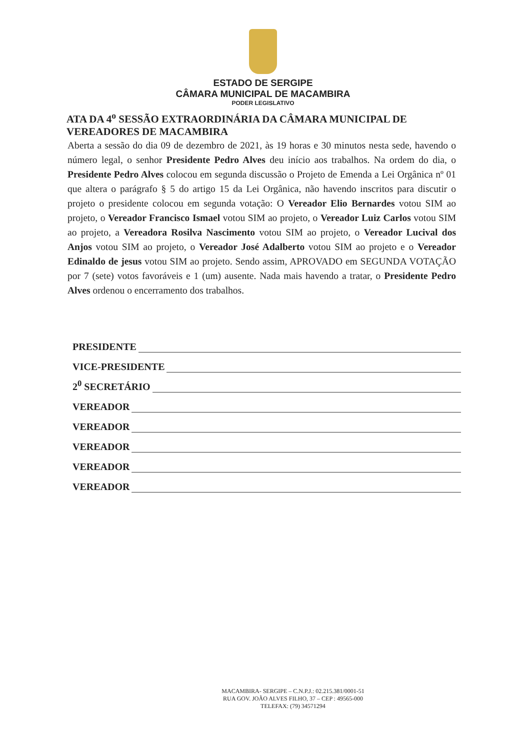ESTADO DE SERGIPE
CÂMARA MUNICIPAL DE MACAMBIRA
PODER LEGISLATIVO
ATA DA 4<sup>o</sup> SESSÃO EXTRAORDINÁRIA DA CÂMARA MUNICIPAL DE VEREADORES DE MACAMBIRA
Aberta a sessão do dia 09 de dezembro de 2021, às 19 horas e 30 minutos nesta sede, havendo o número legal, o senhor Presidente Pedro Alves deu início aos trabalhos. Na ordem do dia, o Presidente Pedro Alves colocou em segunda discussão o Projeto de Emenda a Lei Orgânica nº 01 que altera o parágrafo § 5 do artigo 15 da Lei Orgânica, não havendo inscritos para discutir o projeto o presidente colocou em segunda votação: O Vereador Elio Bernardes votou SIM ao projeto, o Vereador Francisco Ismael votou SIM ao projeto, o Vereador Luiz Carlos votou SIM ao projeto, a Vereadora Rosilva Nascimento votou SIM ao projeto, o Vereador Lucival dos Anjos votou SIM ao projeto, o Vereador José Adalberto votou SIM ao projeto e o Vereador Edinaldo de jesus votou SIM ao projeto. Sendo assim, APROVADO em SEGUNDA VOTAÇÃO por 7 (sete) votos favoráveis e 1 (um) ausente. Nada mais havendo a tratar, o Presidente Pedro Alves ordenou o encerramento dos trabalhos.
PRESIDENTE
VICE-PRESIDENTE
2<sup>0</sup> SECRETÁRIO
VEREADOR
VEREADOR
VEREADOR
VEREADOR
VEREADOR
MACAMBIRA- SERGIPE – C.N.P.J.: 02.215.381/0001-51
RUA GOV. JOÃO ALVES FILHO, 37 – CEP : 49565-000
TELEFAX: (79) 34571294